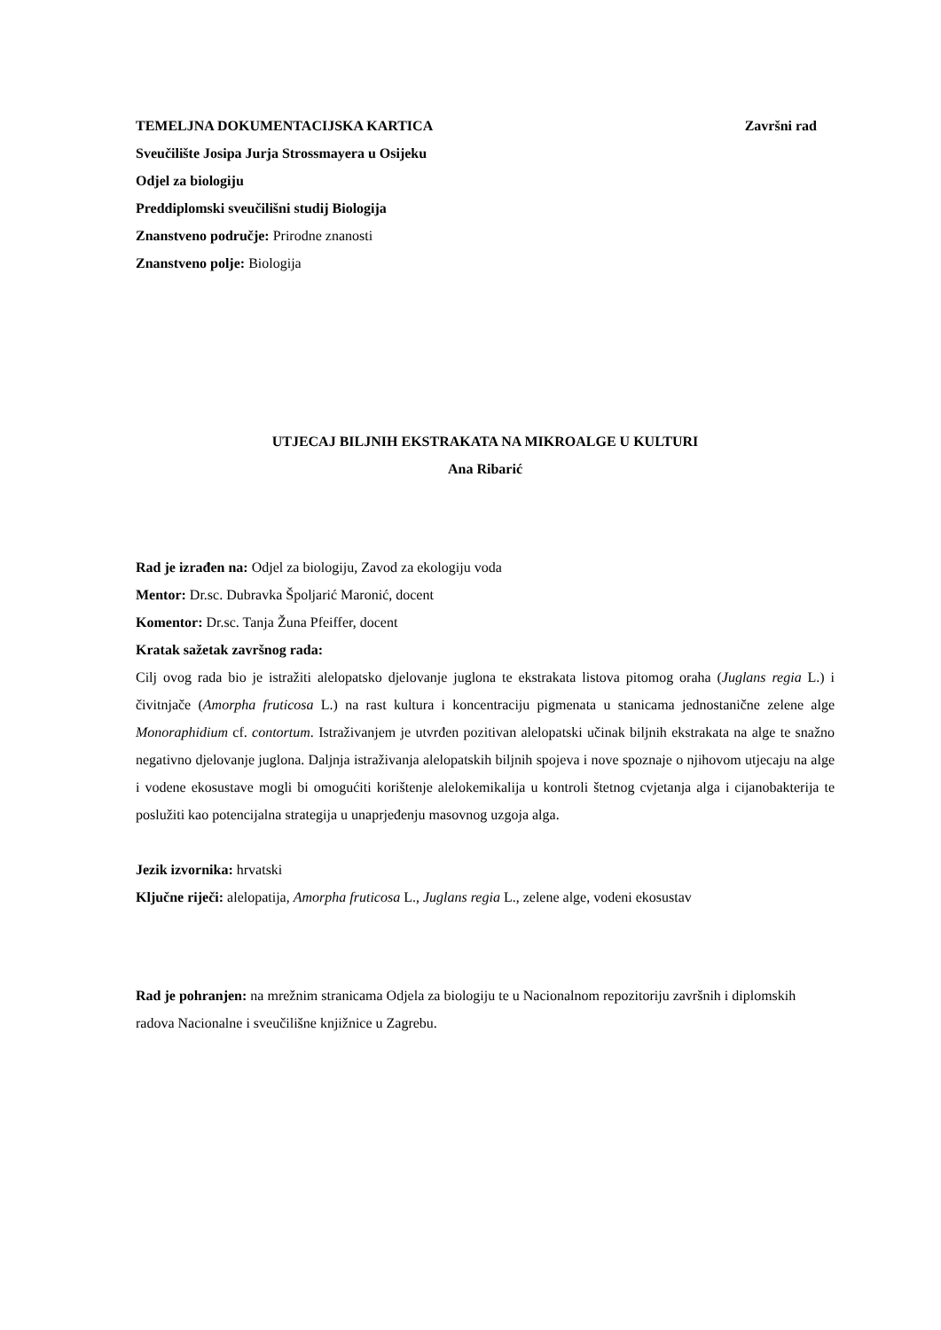TEMELJNA DOKUMENTACIJSKA KARTICA
Završni rad
Sveučilište Josipa Jurja Strossmayera u Osijeku
Odjel za biologiju
Preddiplomski sveučilišni studij Biologija
Znanstveno područje: Prirodne znanosti
Znanstveno polje: Biologija
UTJECAJ BILJNIH EKSTRAKATA NA MIKROALGE U KULTURI
Ana Ribarić
Rad je izrađen na: Odjel za biologiju, Zavod za ekologiju voda
Mentor: Dr.sc. Dubravka Špoljarić Maronić, docent
Komentor: Dr.sc. Tanja Žuna Pfeiffer, docent
Kratak sažetak završnog rada:
Cilj ovog rada bio je istražiti alelopatsko djelovanje juglona te ekstrakata listova pitomog oraha (Juglans regia L.) i čivitnjače (Amorpha fruticosa L.) na rast kultura i koncentraciju pigmenata u stanicama jednostanične zelene alge Monoraphidium cf. contortum. Istraživanjem je utvrđen pozitivan alelopatski učinak biljnih ekstrakata na alge te snažno negativno djelovanje juglona. Daljnja istraživanja alelopatskih biljnih spojeva i nove spoznaje o njihovom utjecaju na alge i vodene ekosustave mogli bi omogućiti korištenje alelokemikalija u kontroli štetnog cvjetanja alga i cijanobakterija te poslužiti kao potencijalna strategija u unaprjeđenju masovnog uzgoja alga.
Jezik izvornika: hrvatski
Ključne riječi: alelopatija, Amorpha fruticosa L., Juglans regia L., zelene alge, vodeni ekosustav
Rad je pohranjen: na mrežnim stranicama Odjela za biologiju te u Nacionalnom repozitoriju završnih i diplomskih radova Nacionalne i sveučilišne knjižnice u Zagrebu.